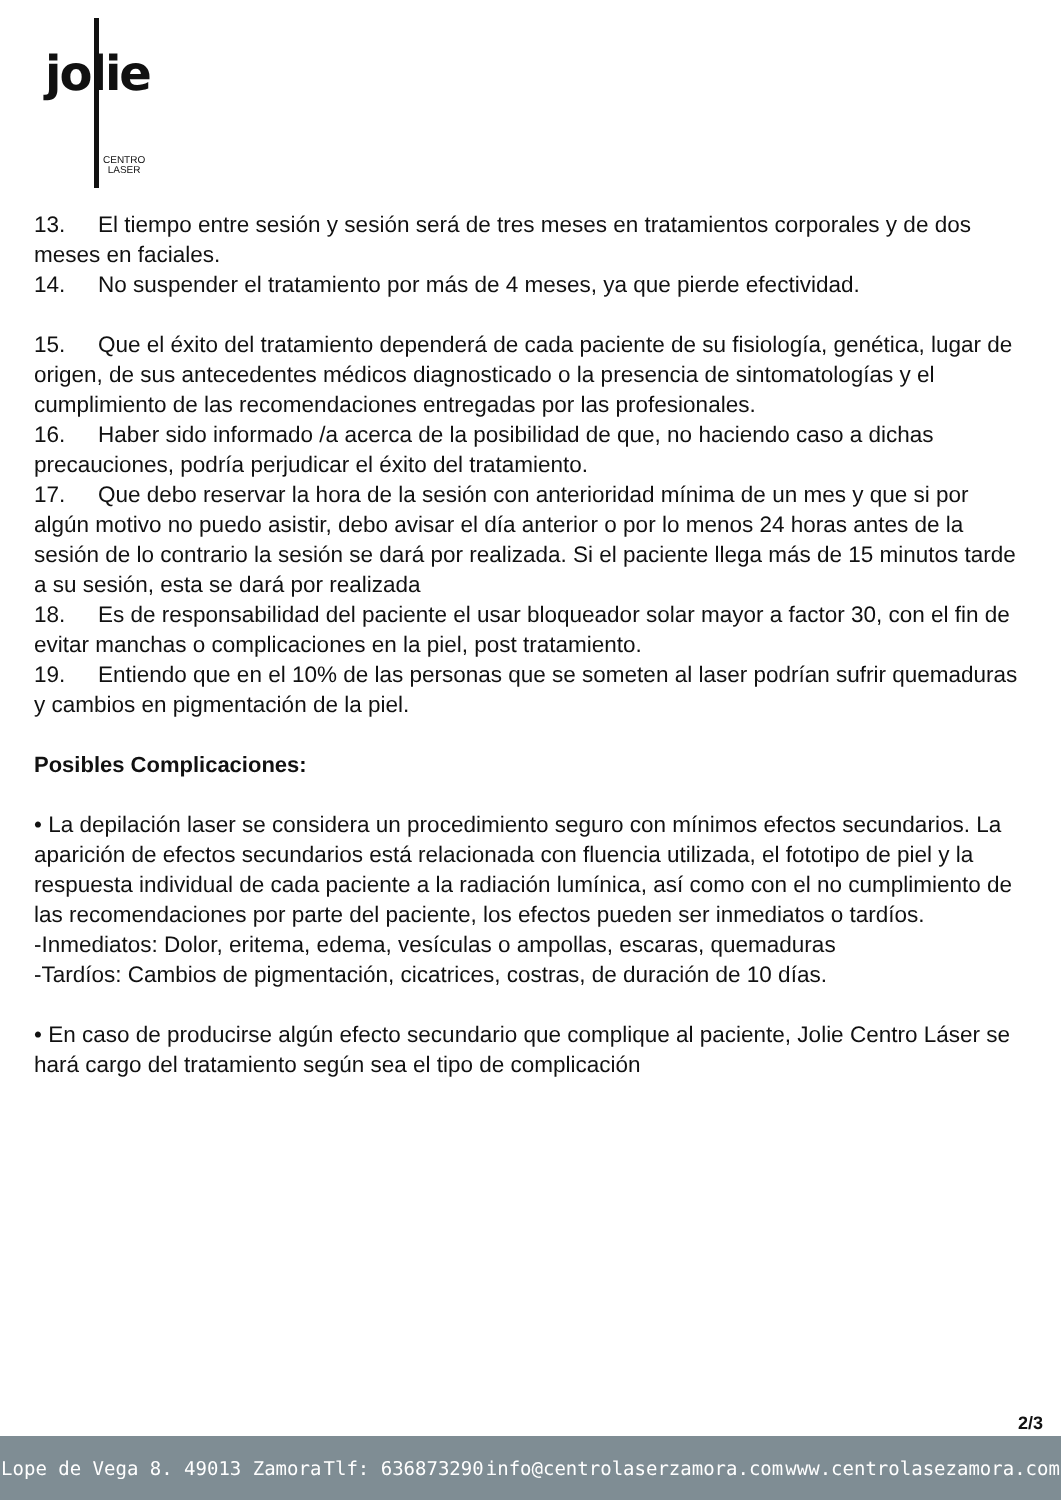jolie
CENTRO
LASER
13. El tiempo entre sesión y sesión será de tres meses en tratamientos corporales y de dos meses en faciales.
14. No suspender el tratamiento por más de 4 meses, ya que pierde efectividad.
15. Que el éxito del tratamiento dependerá de cada paciente de su fisiología, genética, lugar de origen, de sus antecedentes médicos diagnosticado o la presencia de sintomatologías y el cumplimiento de las recomendaciones entregadas por las profesionales.
16. Haber sido informado /a acerca de la posibilidad de que, no haciendo caso a dichas precauciones, podría perjudicar el éxito del tratamiento.
17. Que debo reservar la hora de la sesión con anterioridad mínima de un mes y que si por algún motivo no puedo asistir, debo avisar el día anterior o por lo menos 24 horas antes de la sesión de lo contrario la sesión se dará por realizada. Si el paciente llega más de 15 minutos tarde a su sesión, esta se dará por realizada
18. Es de responsabilidad del paciente el usar bloqueador solar mayor a factor 30, con el fin de evitar manchas o complicaciones en la piel, post tratamiento.
19. Entiendo que en el 10% de las personas que se someten al laser podrían sufrir quemaduras y cambios en pigmentación de la piel.
Posibles Complicaciones:
• La depilación laser se considera un procedimiento seguro con mínimos efectos secundarios. La aparición de efectos secundarios está relacionada con fluencia utilizada, el fototipo de piel y la respuesta individual de cada paciente a la radiación lumínica, así como con el no cumplimiento de las recomendaciones por parte del paciente, los efectos pueden ser inmediatos o tardíos.
-Inmediatos: Dolor, eritema, edema, vesículas o ampollas, escaras, quemaduras
-Tardíos: Cambios de pigmentación, cicatrices, costras, de duración de 10 días.
• En caso de producirse algún efecto secundario que complique al paciente, Jolie Centro Láser se hará cargo del tratamiento según sea el tipo de complicación
2/3
Lope de Vega 8. 49013 Zamora Tlf: 636873290 info@centrolaserzamora.com www.centrolasezamora.com